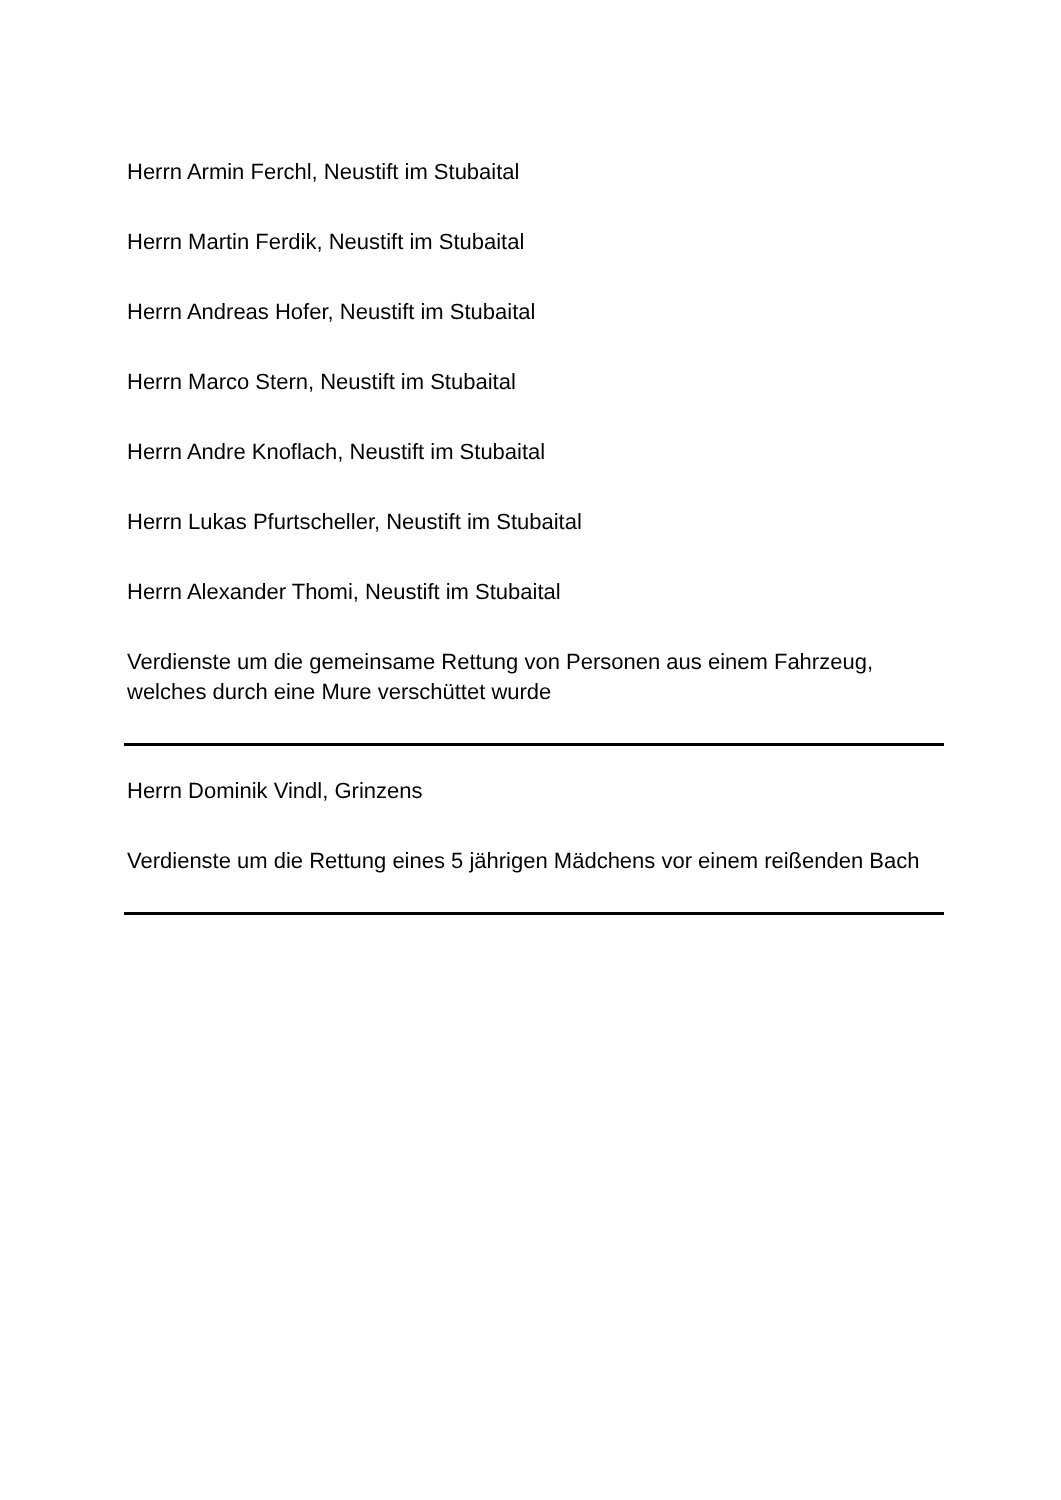Herrn Armin Ferchl, Neustift im Stubaital
Herrn Martin Ferdik, Neustift im Stubaital
Herrn Andreas Hofer, Neustift im Stubaital
Herrn Marco Stern, Neustift im Stubaital
Herrn Andre Knoflach, Neustift im Stubaital
Herrn Lukas Pfurtscheller, Neustift im Stubaital
Herrn Alexander Thomi, Neustift im Stubaital
Verdienste um die gemeinsame Rettung von Personen aus einem Fahrzeug, welches durch eine Mure verschüttet wurde
Herrn Dominik Vindl, Grinzens
Verdienste um die Rettung eines 5 jährigen Mädchens vor einem reißenden Bach